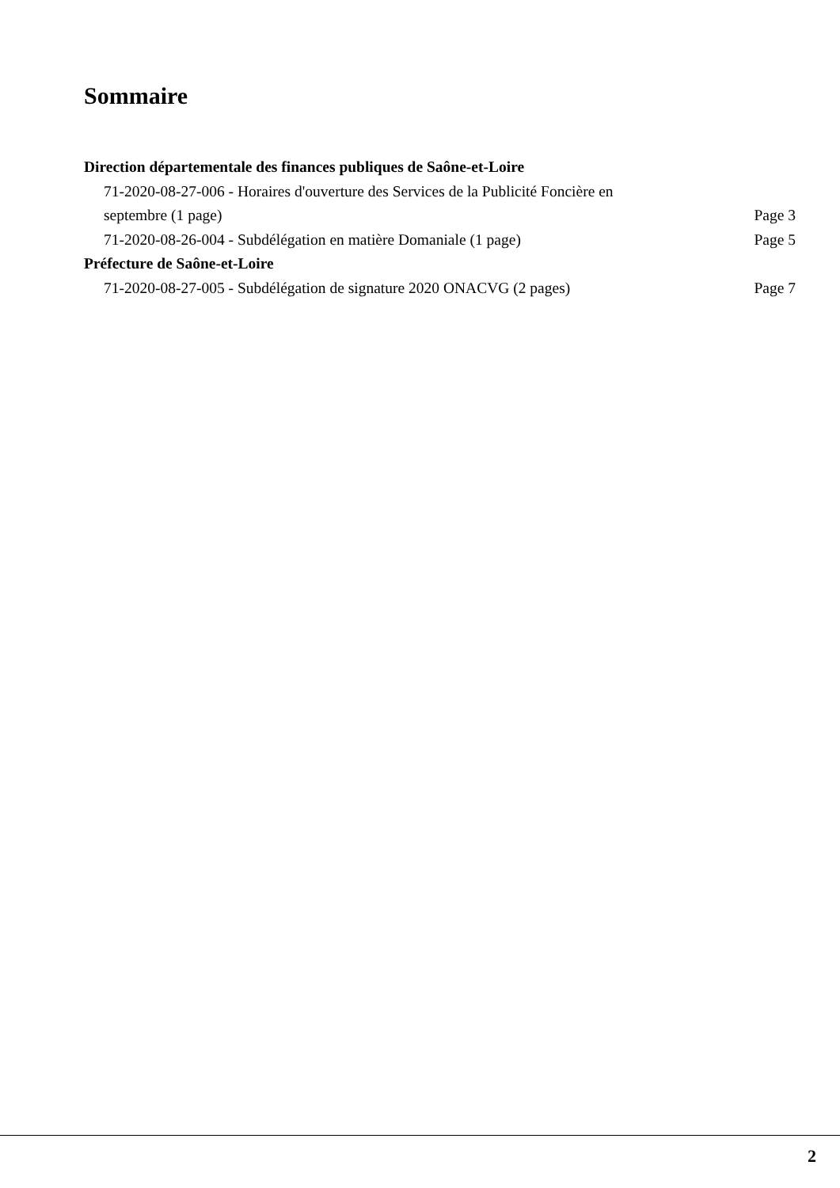Sommaire
Direction départementale des finances publiques de Saône-et-Loire
71-2020-08-27-006 - Horaires d'ouverture des Services de la Publicité Foncière en septembre (1 page) Page 3
71-2020-08-26-004 - Subdélégation en matière Domaniale (1 page) Page 5
Préfecture de Saône-et-Loire
71-2020-08-27-005 - Subdélégation de signature 2020 ONACVG (2 pages) Page 7
2